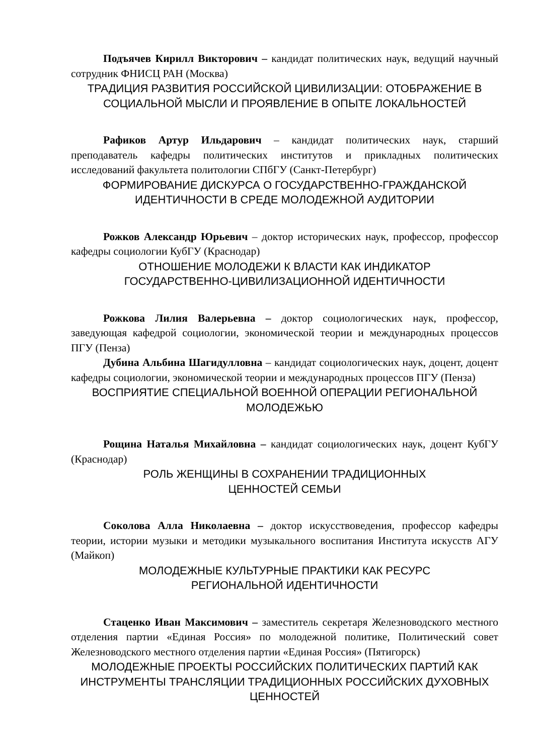Подъячев Кирилл Викторович – кандидат политических наук, ведущий научный сотрудник ФНИСЦ РАН (Москва)
ТРАДИЦИЯ РАЗВИТИЯ РОССИЙСКОЙ ЦИВИЛИЗАЦИИ: ОТОБРАЖЕНИЕ В СОЦИАЛЬНОЙ МЫСЛИ И ПРОЯВЛЕНИЕ В ОПЫТЕ ЛОКАЛЬНОСТЕЙ
Рафиков Артур Ильдарович – кандидат политических наук, старший преподаватель кафедры политических институтов и прикладных политических исследований факультета политологии СПбГУ (Санкт-Петербург)
ФОРМИРОВАНИЕ ДИСКУРСА О ГОСУДАРСТВЕННО-ГРАЖДАНСКОЙ ИДЕНТИЧНОСТИ В СРЕДЕ МОЛОДЕЖНОЙ АУДИТОРИИ
Рожков Александр Юрьевич – доктор исторических наук, профессор, профессор кафедры социологии КубГУ (Краснодар)
ОТНОШЕНИЕ МОЛОДЕЖИ К ВЛАСТИ КАК ИНДИКАТОР
ГОСУДАРСТВЕННО-ЦИВИЛИЗАЦИОННОЙ ИДЕНТИЧНОСТИ
Рожкова Лилия Валерьевна – доктор социологических наук, профессор, заведующая кафедрой социологии, экономической теории и международных процессов ПГУ (Пенза)
Дубина Альбина Шагидулловна – кандидат социологических наук, доцент, доцент кафедры социологии, экономической теории и международных процессов ПГУ (Пенза)
ВОСПРИЯТИЕ СПЕЦИАЛЬНОЙ ВОЕННОЙ ОПЕРАЦИИ РЕГИОНАЛЬНОЙ МОЛОДЕЖЬЮ
Рощина Наталья Михайловна – кандидат социологических наук, доцент КубГУ (Краснодар)
РОЛЬ ЖЕНЩИНЫ В СОХРАНЕНИИ ТРАДИЦИОННЫХ
ЦЕННОСТЕЙ СЕМЬИ
Соколова Алла Николаевна – доктор искусствоведения, профессор кафедры теории, истории музыки и методики музыкального воспитания Института искусств АГУ (Майкоп)
МОЛОДЕЖНЫЕ КУЛЬТУРНЫЕ ПРАКТИКИ КАК РЕСУРС
РЕГИОНАЛЬНОЙ ИДЕНТИЧНОСТИ
Стаценко Иван Максимович – заместитель секретаря Железноводского местного отделения партии «Единая Россия» по молодежной политике, Политический совет Железноводского местного отделения партии «Единая Россия» (Пятигорск)
МОЛОДЕЖНЫЕ ПРОЕКТЫ РОССИЙСКИХ ПОЛИТИЧЕСКИХ ПАРТИЙ КАК ИНСТРУМЕНТЫ ТРАНСЛЯЦИИ ТРАДИЦИОННЫХ РОССИЙСКИХ ДУХОВНЫХ ЦЕННОСТЕЙ